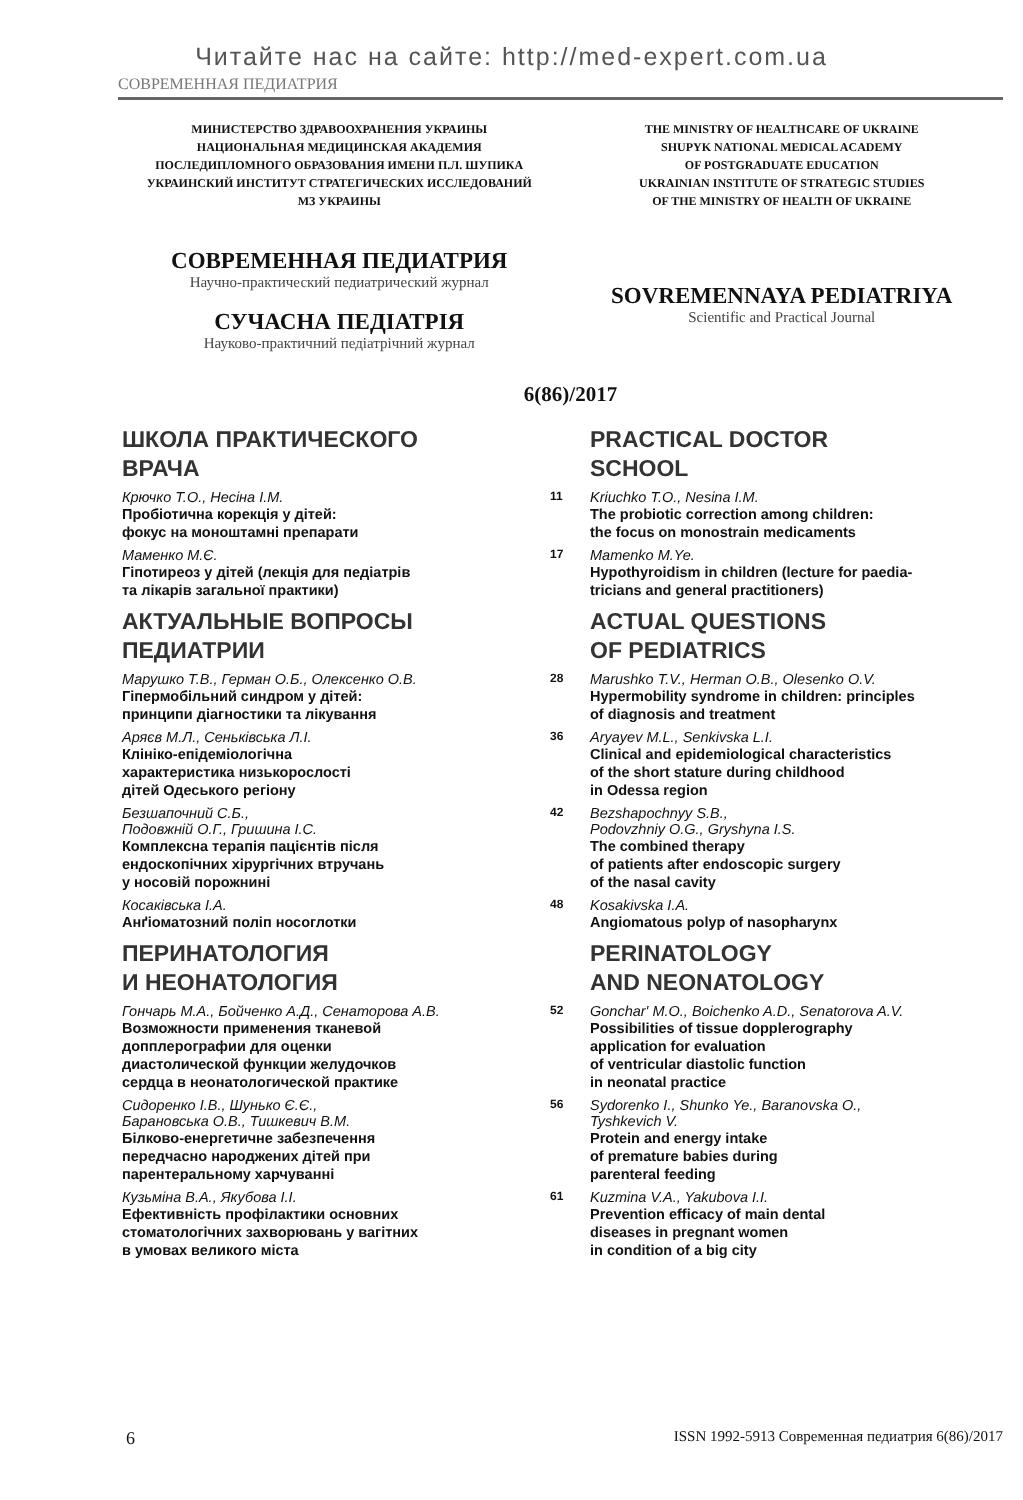Читайте нас на сайте: http://med-expert.com.ua
СОВРЕМЕННАЯ ПЕДИАТРИЯ
МИНИСТЕРСТВО ЗДРАВООХРАНЕНИЯ УКРАИНЫ
НАЦИОНАЛЬНАЯ МЕДИЦИНСКАЯ АКАДЕМИЯ
ПОСЛЕДИПЛОМНОГО ОБРАЗОВАНИЯ ИМЕНИ П.Л. ШУПИКА
УКРАИНСКИЙ ИНСТИТУТ СТРАТЕГИЧЕСКИХ ИССЛЕДОВАНИЙ
МЗ УКРАИНЫ
THE MINISTRY OF HEALTHCARE OF UKRAINE
SHUPYK NATIONAL MEDICAL ACADEMY
OF POSTGRADUATE EDUCATION
UKRAINIAN INSTITUTE OF STRATEGIC STUDIES
OF THE MINISTRY OF HEALTH OF UKRAINE
СОВРЕМЕННАЯ ПЕДИАТРИЯ
Научно-практический педиатрический журнал
СУЧАСНА ПЕДІАТРІЯ
Науково-практичний педіатрічний журнал
SOVREMENNAYA PEDIATRIYA
Scientific and Practical Journal
6(86)/2017
ШКОЛА ПРАКТИЧЕСКОГО
ВРАЧА
PRACTICAL DOCTOR
SCHOOL
Крючко Т.О., Несіна І.М.
Пробіотична корекція у дітей:
фокус на моноштамні препарати
11
Kriuchko T.O., Nesina I.M.
The probiotic correction among children:
the focus on monostrain medicaments
Маменко М.Є.
Гіпотиреоз у дітей (лекція для педіатрів
та лікарів загальної практики)
17
Mamenko M.Ye.
Hypothyroidism in children (lecture for paedia-
tricians and general practitioners)
АКТУАЛЬНЫЕ ВОПРОСЫ
ПЕДИАТРИИ
ACTUAL QUESTIONS
OF PEDIATRICS
Марушко Т.В., Герман О.Б., Олексенко О.В.
Гіпермобільний синдром у дітей:
принципи діагностики та лікування
28
Marushko T.V., Herman O.B., Olesenko O.V.
Hypermobility syndrome in children: principles
of diagnosis and treatment
Аряєв М.Л., Сеньківська Л.І.
Клініко-епідеміологічна
характеристика низькорослості
дітей Одеського регіону
36
Aryayev M.L., Senkivska L.I.
Clinical and epidemiological characteristics
of the short stature during childhood
in Odessa region
Безшапочний С.Б.,
Подовжній О.Г., Гришина І.С.
Комплексна терапія пацієнтів після
ендоскопічних хірургічних втручань
у носовій порожнині
42
Bezshapochnyy S.B.,
Podovzhniy O.G., Gryshyna I.S.
The combined therapy
of patients after endoscopic surgery
of the nasal cavity
Косаківська І.А.
Анґіоматозний поліп носоглотки
48
Kosakivska I.A.
Angiomatous polyp of nasopharynx
ПЕРИНАТОЛОГИЯ
И НЕОНАТОЛОГИЯ
PERINATOLOGY
AND NEONATOLOGY
Гончарь М.А., Бойченко А.Д., Сенаторова А.В.
Возможности применения тканевой
допплерографии для оценки
диастолической функции желудочков
сердца в неонатологической практике
52
Gonchar' M.O., Boichenko A.D., Senatorova A.V.
Possibilities of tissue dopplerography
application for evaluation
of ventricular diastolic function
in neonatal practice
Сидоренко І.В., Шунько Є.Є.,
Барановська О.В., Тишкевич В.М.
Білково-енергетичне забезпечення
передчасно народжених дітей при
парентеральному харчуванні
56
Sydorenko I., Shunko Ye., Baranovska O.,
Tyshkevich V.
Protein and energy intake
of premature babies during
parenteral feeding
Кузьміна В.А., Якубова І.І.
Ефективність профілактики основних
стоматологічних захворювань у вагітних
в умовах великого міста
61
Kuzmina V.A., Yakubova I.I.
Prevention efficacy of main dental
diseases in pregnant women
in condition of a big city
6 ISSN 1992-5913 Современная педиатрия 6(86)/2017